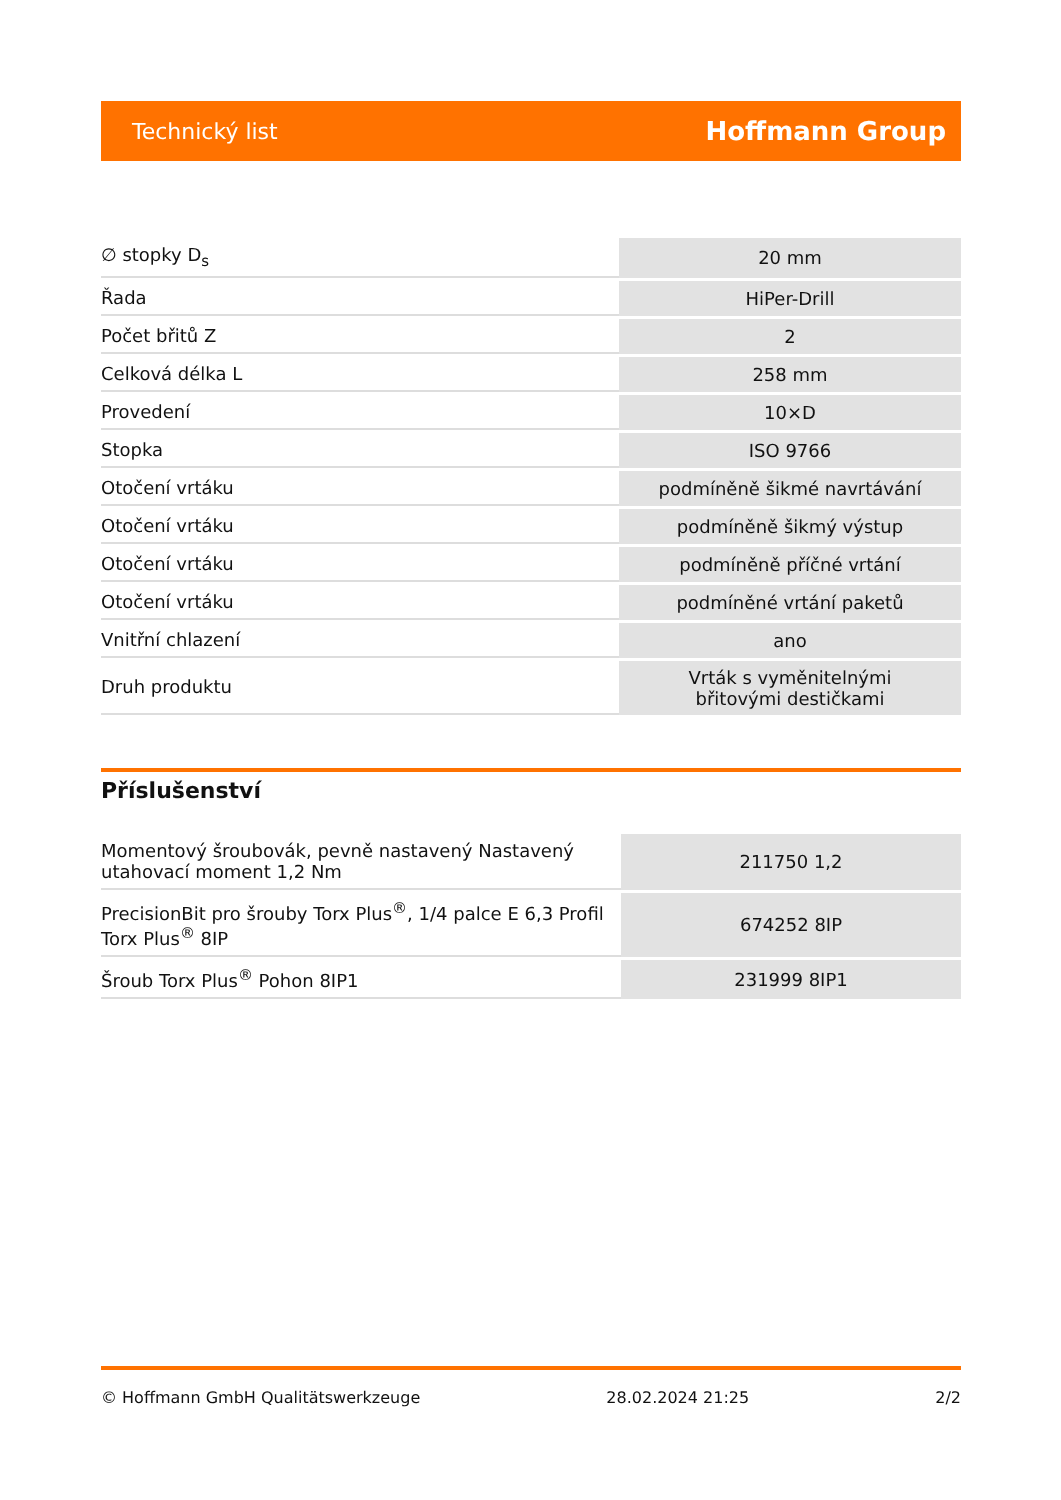Technický list Hoffmann Group
| ∅ stopky D<sub>s</sub> | 20 mm |
| Řada | HiPer-Drill |
| Počet břitů Z | 2 |
| Celková délka L | 258 mm |
| Provedení | 10×D |
| Stopka | ISO 9766 |
| Otočení vrtáku | podmíněně šikmé navrtávání |
| Otočení vrtáku | podmíněně šikmý výstup |
| Otočení vrtáku | podmíněně příčné vrtání |
| Otočení vrtáku | podmíněné vrtání paketů |
| Vnitřní chlazení | ano |
| Druh produktu | Vrták s vyměnitelnými břitovými destičkami |
Příslušenství
| Momentový šroubovák, pevně nastavený Nastavený utahovací moment 1,2 Nm | 211750 1,2 |
| PrecisionBit pro šrouby Torx Plus<sup>®</sup>, 1/4 palce E 6,3 Profil Torx Plus<sup>®</sup> 8IP | 674252 8IP |
| Šroub Torx Plus<sup>®</sup> Pohon 8IP1 | 231999 8IP1 |
© Hoffmann GmbH Qualitätswerkzeuge 28.02.2024 21:25 2/2